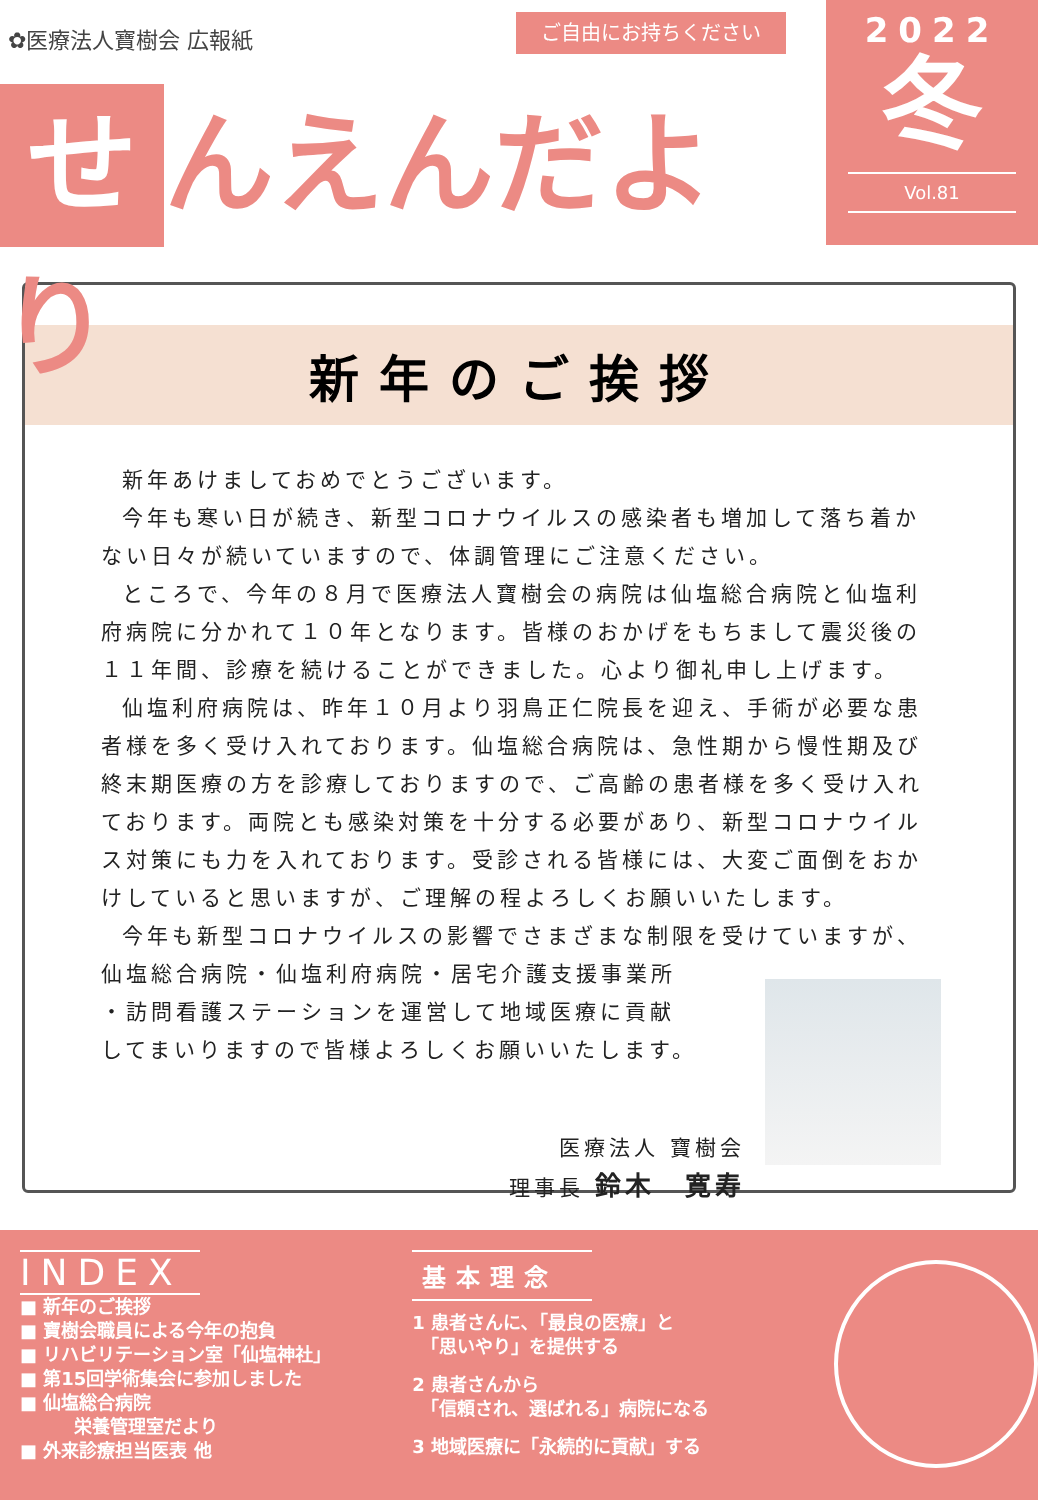✿医療法人寶樹会 広報紙 ご自由にお持ちください
せ んえんだより
2022
冬
Vol.81
新年のご挨拶
新年あけましておめでとうございます。
今年も寒い日が続き、新型コロナウイルスの感染者も増加して落ち着かない日々が続いていますので、体調管理にご注意ください。
ところで、今年の８月で医療法人寶樹会の病院は仙塩総合病院と仙塩利府病院に分かれて１０年となります。皆様のおかげをもちまして震災後の１１年間、診療を続けることができました。心より御礼申し上げます。
仙塩利府病院は、昨年１０月より羽鳥正仁院長を迎え、手術が必要な患者様を多く受け入れております。仙塩総合病院は、急性期から慢性期及び終末期医療の方を診療しておりますので、ご高齢の患者様を多く受け入れております。両院とも感染対策を十分する必要があり、新型コロナウイルス対策にも力を入れております。受診される皆様には、大変ご面倒をおかけしていると思いますが、ご理解の程よろしくお願いいたします。
今年も新型コロナウイルスの影響でさまざまな制限を受けていますが、
仙塩総合病院・仙塩利府病院・居宅介護支援事業所
・訪問看護ステーションを運営して地域医療に貢献
してまいりますので皆様よろしくお願いいたします。
医療法人 寶樹会
理事長 鈴木　寛寿
INDEX
■ 新年のご挨拶
■ 寶樹会職員による今年の抱負
■ リハビリテーション室「仙塩神社」
■ 第15回学術集会に参加しました
■ 仙塩総合病院
　　　栄養管理室だより
■ 外来診療担当医表 他
基本理念
1 患者さんに､「最良の医療」と
　「思いやり」を提供する
2 患者さんから
　「信頼され、選ばれる」病院になる
3 地域医療に「永続的に貢献」する